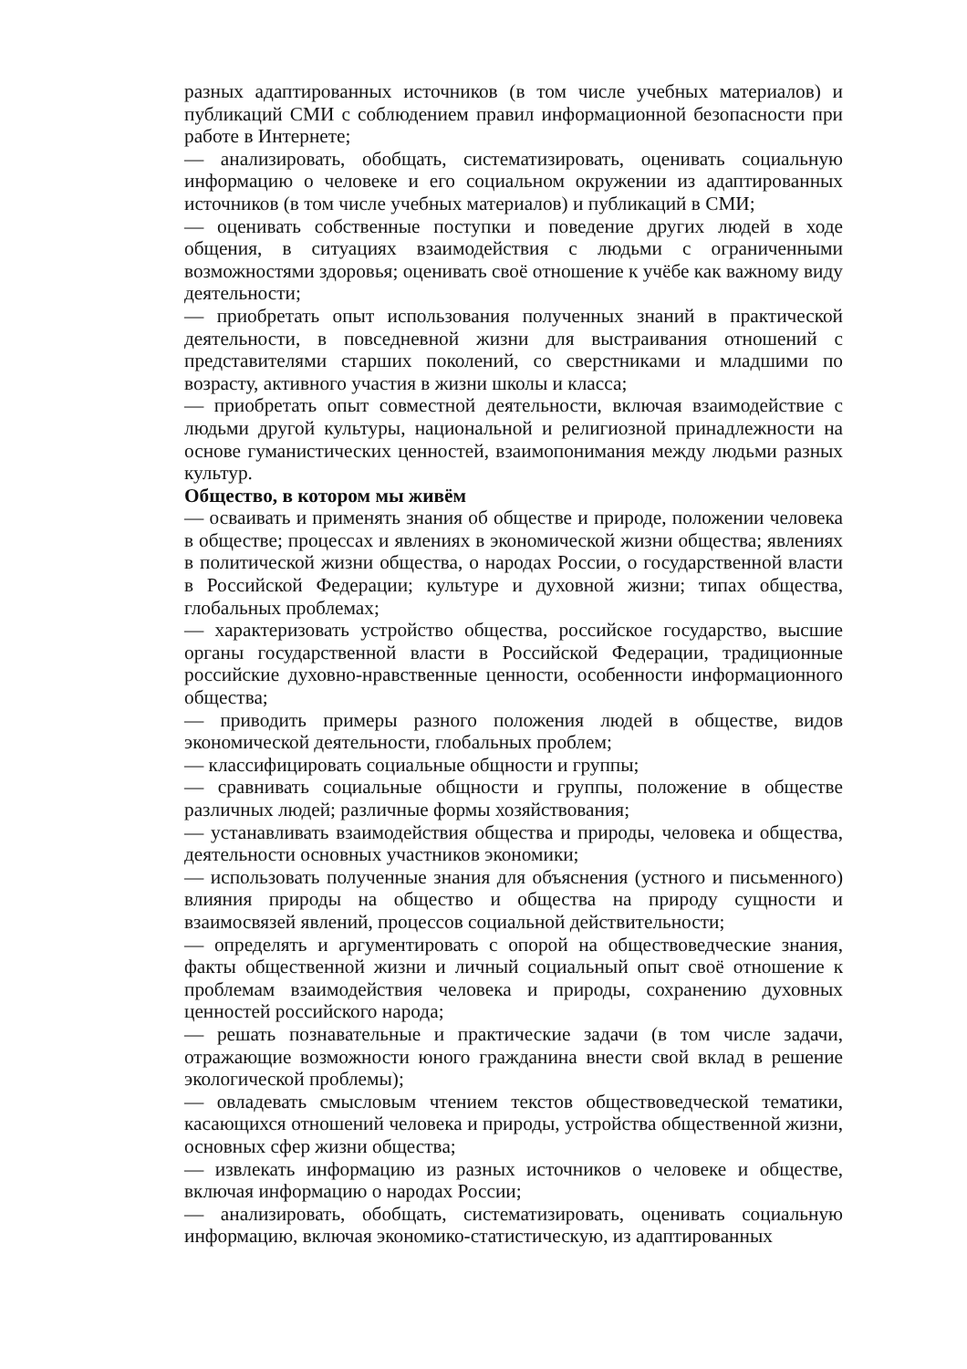разных адаптированных источников (в том числе учебных материалов) и публикаций СМИ с соблюдением правил информационной безопасности при работе в Интернете;
— анализировать, обобщать, систематизировать, оценивать социальную информацию о человеке и его социальном окружении из адаптированных источников (в том числе учебных материалов) и публикаций в СМИ;
— оценивать собственные поступки и поведение других людей в ходе общения, в ситуациях взаимодействия с людьми с ограниченными возможностями здоровья; оценивать своё отношение к учёбе как важному виду деятельности;
— приобретать опыт использования полученных знаний в практической деятельности, в повседневной жизни для выстраивания отношений с представителями старших поколений, со сверстниками и младшими по возрасту, активного участия в жизни школы и класса;
— приобретать опыт совместной деятельности, включая взаимодействие с людьми другой культуры, национальной и религиозной принадлежности на основе гуманистических ценностей, взаимопонимания между людьми разных культур.
Общество, в котором мы живём
— осваивать и применять знания об обществе и природе, положении человека в обществе; процессах и явлениях в экономической жизни общества; явлениях в политической жизни общества, о народах России, о государственной власти в Российской Федерации; культуре и духовной жизни; типах общества, глобальных проблемах;
— характеризовать устройство общества, российское государство, высшие органы государственной власти в Российской Федерации, традиционные российские духовно-нравственные ценности, особенности информационного общества;
— приводить примеры разного положения людей в обществе, видов экономической деятельности, глобальных проблем;
— классифицировать социальные общности и группы;
— сравнивать социальные общности и группы, положение в обществе различных людей; различные формы хозяйствования;
— устанавливать взаимодействия общества и природы, человека и общества, деятельности основных участников экономики;
— использовать полученные знания для объяснения (устного и письменного) влияния природы на общество и общества на природу сущности и взаимосвязей явлений, процессов социальной действительности;
— определять и аргументировать с опорой на обществоведческие знания, факты общественной жизни и личный социальный опыт своё отношение к проблемам взаимодействия человека и природы, сохранению духовных ценностей российского народа;
— решать познавательные и практические задачи (в том числе задачи, отражающие возможности юного гражданина внести свой вклад в решение экологической проблемы);
— овладевать смысловым чтением текстов обществоведческой тематики, касающихся отношений человека и природы, устройства общественной жизни, основных сфер жизни общества;
— извлекать информацию из разных источников о человеке и обществе, включая информацию о народах России;
— анализировать, обобщать, систематизировать, оценивать социальную информацию, включая экономико-статистическую, из адаптированных